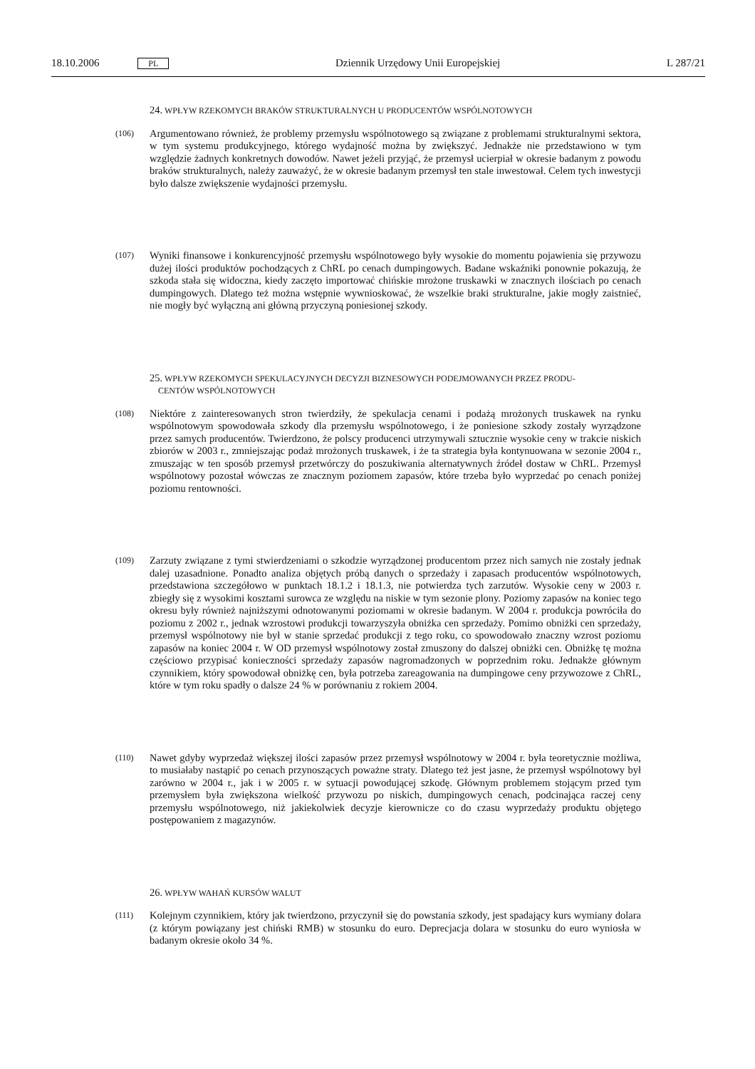18.10.2006 PL Dziennik Urzędowy Unii Europejskiej L 287/21
24. WPŁYW RZEKOMYCH BRAKÓW STRUKTURALNYCH U PRODUCENTÓW WSPÓLNOTOWYCH
(106) Argumentowano również, że problemy przemysłu wspólnotowego są związane z problemami strukturalnymi sektora, w tym systemu produkcyjnego, którego wydajność można by zwiększyć. Jednakże nie przedstawiono w tym względzie żadnych konkretnych dowodów. Nawet jeżeli przyjąć, że przemysł ucierpiał w okresie badanym z powodu braków strukturalnych, należy zauważyć, że w okresie badanym przemysł ten stale inwestował. Celem tych inwestycji było dalsze zwiększenie wydajności przemysłu.
(107) Wyniki finansowe i konkurencyjność przemysłu wspólnotowego były wysokie do momentu pojawienia się przywozu dużej ilości produktów pochodzących z ChRL po cenach dumpingowych. Badane wskaźniki ponownie pokazują, że szkoda stała się widoczna, kiedy zaczęto importować chińskie mrożone truskawki w znacznych ilościach po cenach dumpingowych. Dlatego też można wstępnie wywnioskować, że wszelkie braki strukturalne, jakie mogły zaistnieć, nie mogły być wyłączną ani główną przyczyną poniesionej szkody.
25. WPŁYW RZEKOMYCH SPEKULACYJNYCH DECYZJI BIZNESOWYCH PODEJMOWANYCH PRZEZ PRODU-
CENTÓW WSPÓLNOTOWYCH
(108) Niektóre z zainteresowanych stron twierdziły, że spekulacja cenami i podażą mrożonych truskawek na rynku wspólnotowym spowodowała szkody dla przemysłu wspólnotowego, i że poniesione szkody zostały wyrządzone przez samych producentów. Twierdzono, że polscy producenci utrzymywali sztucznie wysokie ceny w trakcie niskich zbiorów w 2003 r., zmniejszając podaż mrożonych truskawek, i że ta strategia była kontynuowana w sezonie 2004 r., zmuszając w ten sposób przemysł przetwórczy do poszukiwania alternatywnych źródeł dostaw w ChRL. Przemysł wspólnotowy pozostał wówczas ze znacznym poziomem zapasów, które trzeba było wyprzedać po cenach poniżej poziomu rentowności.
(109) Zarzuty związane z tymi stwierdzeniami o szkodzie wyrządzonej producentom przez nich samych nie zostały jednak dalej uzasadnione. Ponadto analiza objętych próbą danych o sprzedaży i zapasach producentów wspólnotowych, przedstawiona szczegółowo w punktach 18.1.2 i 18.1.3, nie potwierdza tych zarzutów. Wysokie ceny w 2003 r. zbiegły się z wysokimi kosztami surowca ze względu na niskie w tym sezonie plony. Poziomy zapasów na koniec tego okresu były również najniższymi odnotowanymi poziomami w okresie badanym. W 2004 r. produkcja powróciła do poziomu z 2002 r., jednak wzrostowi produkcji towarzyszyła obniżka cen sprzedaży. Pomimo obniżki cen sprzedaży, przemysł wspólnotowy nie był w stanie sprzedać produkcji z tego roku, co spowodowało znaczny wzrost poziomu zapasów na koniec 2004 r. W OD przemysł wspólnotowy został zmuszony do dalszej obniżki cen. Obniżkę tę można częściowo przypisać konieczności sprzedaży zapasów nagromadzonych w poprzednim roku. Jednakże głównym czynnikiem, który spowodował obniżkę cen, była potrzeba zareagowania na dumpingowe ceny przywozowe z ChRL, które w tym roku spadły o dalsze 24 % w porównaniu z rokiem 2004.
(110) Nawet gdyby wyprzedaż większej ilości zapasów przez przemysł wspólnotowy w 2004 r. była teoretycznie możliwa, to musiałaby nastąpić po cenach przynoszących poważne straty. Dlatego też jest jasne, że przemysł wspólnotowy był zarówno w 2004 r., jak i w 2005 r. w sytuacji powodującej szkodę. Głównym problemem stojącym przed tym przemysłem była zwiększona wielkość przywozu po niskich, dumpingowych cenach, podcinająca raczej ceny przemysłu wspólnotowego, niż jakiekolwiek decyzje kierownicze co do czasu wyprzedaży produktu objętego postępowaniem z magazynów.
26. WPŁYW WAHAŃ KURSÓW WALUT
(111) Kolejnym czynnikiem, który jak twierdzono, przyczynił się do powstania szkody, jest spadający kurs wymiany dolara (z którym powiązany jest chiński RMB) w stosunku do euro. Deprecjacja dolara w stosunku do euro wyniosła w badanym okresie około 34 %.